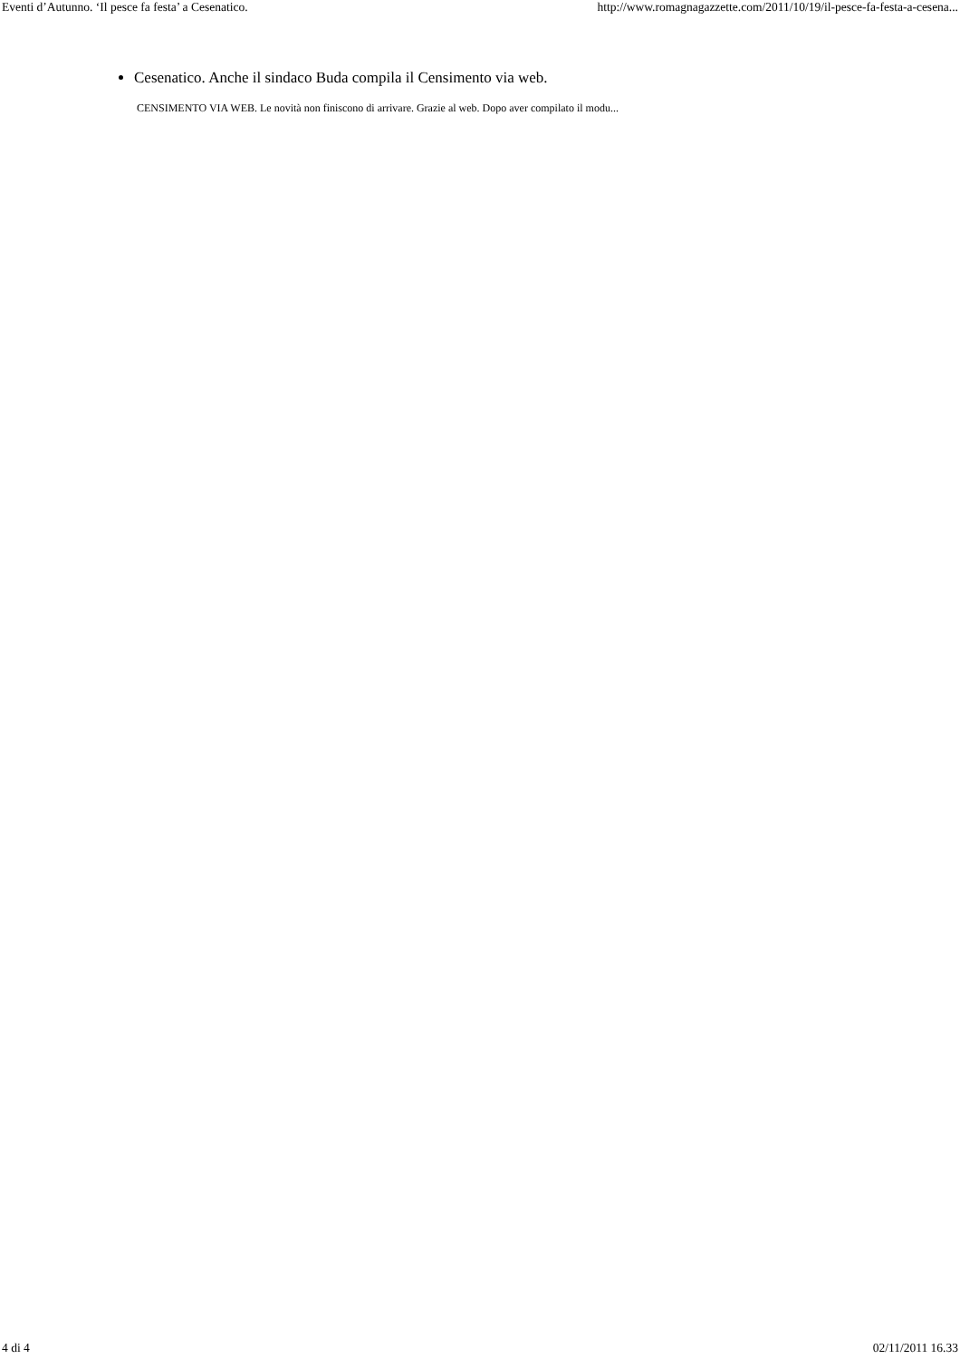Eventi d’Autunno. ‘Il pesce fa festa’ a Cesenatico. http://www.romagnagazzette.com/2011/10/19/il-pesce-fa-festa-a-cesena...
Cesenatico. Anche il sindaco Buda compila il Censimento via web.
CENSIMENTO VIA WEB. Le novità non finiscono di arrivare. Grazie al web. Dopo aver compilato il modu...
4 di 4 02/11/2011 16.33